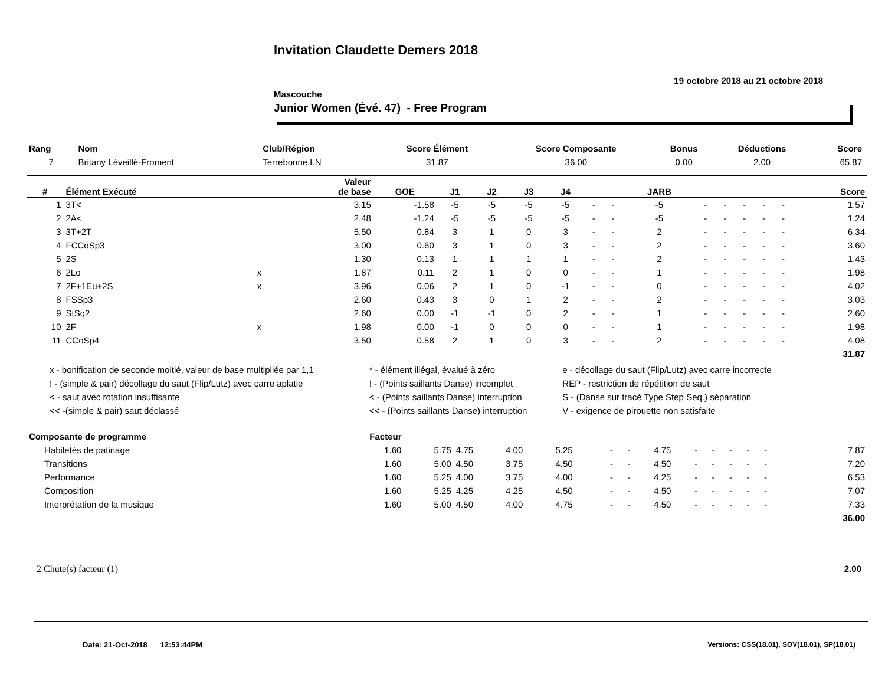Invitation Claudette Demers 2018
19 octobre 2018 au 21 octobre 2018
Mascouche
Junior Women (Évé. 47) - Free Program
| Rang | Nom | Club/Région | Score Élément | Score Composante | Bonus | Déductions | Score |
| 7 | Britany Léveillé-Froment | Terrebonne,LN | 31.87 | 36.00 | 0.00 | 2.00 | 65.87 |
| # | Élément Exécuté | | Valeur de base | GOE | J1 | J2 | J3 | J4 | | | JARB | | | | | | Score |
| --- | --- | --- | --- | --- | --- | --- | --- | --- | --- | --- | --- | --- | --- | --- | --- | --- | --- |
| 1 | 3T< | | 3.15 | -1.58 | -5 | -5 | -5 | -5 | - | - | -5 | - | - | - | - | - | 1.57 |
| 2 | 2A< | | 2.48 | -1.24 | -5 | -5 | -5 | -5 | - | - | -5 | - | - | - | - | - | 1.24 |
| 3 | 3T+2T | | 5.50 | 0.84 | 3 | 1 | 0 | 3 | - | - | 2 | - | - | - | - | - | 6.34 |
| 4 | FCCoSp3 | | 3.00 | 0.60 | 3 | 1 | 0 | 3 | - | - | 2 | - | - | - | - | - | 3.60 |
| 5 | 2S | | 1.30 | 0.13 | 1 | 1 | 1 | 1 | - | - | 2 | - | - | - | - | - | 1.43 |
| 6 | 2Lo | x | 1.87 | 0.11 | 2 | 1 | 0 | 0 | - | - | 1 | - | - | - | - | - | 1.98 |
| 7 | 2F+1Eu+2S | x | 3.96 | 0.06 | 2 | 1 | 0 | -1 | - | - | 0 | - | - | - | - | - | 4.02 |
| 8 | FSSp3 | | 2.60 | 0.43 | 3 | 0 | 1 | 2 | - | - | 2 | - | - | - | - | - | 3.03 |
| 9 | StSq2 | | 2.60 | 0.00 | -1 | -1 | 0 | 2 | - | - | 1 | - | - | - | - | - | 2.60 |
| 10 | 2F | x | 1.98 | 0.00 | -1 | 0 | 0 | 0 | - | - | 1 | - | - | - | - | - | 1.98 |
| 11 | CCoSp4 | | 3.50 | 0.58 | 2 | 1 | 0 | 3 | - | - | 2 | - | - | - | - | - | 4.08 |
| | | | | | | | | | | | | | | | | | 31.87 |
| x - bonification de seconde moitié, valeur de base multipliée par 1,1 | * - élément illégal, évalué à zéro | e - décollage du saut (Flip/Lutz) avec carre incorrecte |
| ! - (simple & pair) décollage du saut (Flip/Lutz) avec carre aplatie | ! - (Points saillants Danse) incomplet | REP - restriction de répétition de saut |
| < - saut avec rotation insuffisante | < - (Points saillants Danse) interruption | S - (Danse sur tracé Type Step Seq.) séparation |
| << -(simple & pair) saut déclassé | << - (Points saillants Danse) interruption | V - exigence de pirouette non satisfaite |
| Composante de programme | Facteur | | | | | | | | | | | | | | | | |
| Habiletés de patinage | 1.60 | 5.75 | 4.75 | 4.00 | 5.25 | - | - | 4.75 | - | - | - | - | - | | | | 7.87 |
| Transitions | 1.60 | 5.00 | 4.50 | 3.75 | 4.50 | - | - | 4.50 | - | - | - | - | - | | | | 7.20 |
| Performance | 1.60 | 5.25 | 4.00 | 3.75 | 4.00 | - | - | 4.25 | - | - | - | - | - | | | | 6.53 |
| Composition | 1.60 | 5.25 | 4.25 | 4.25 | 4.50 | - | - | 4.50 | - | - | - | - | - | | | | 7.07 |
| Interprétation de la musique | 1.60 | 5.00 | 4.50 | 4.00 | 4.75 | - | - | 4.50 | - | - | - | - | - | | | | 7.33 |
| | | | | | | | | | | | | | | | | | 36.00 |
2 Chute(s) facteur (1) 2.00
Date: 21-Oct-2018 12:53:44PM
Versions: CSS(18.01), SOV(18.01), SP(18.01)